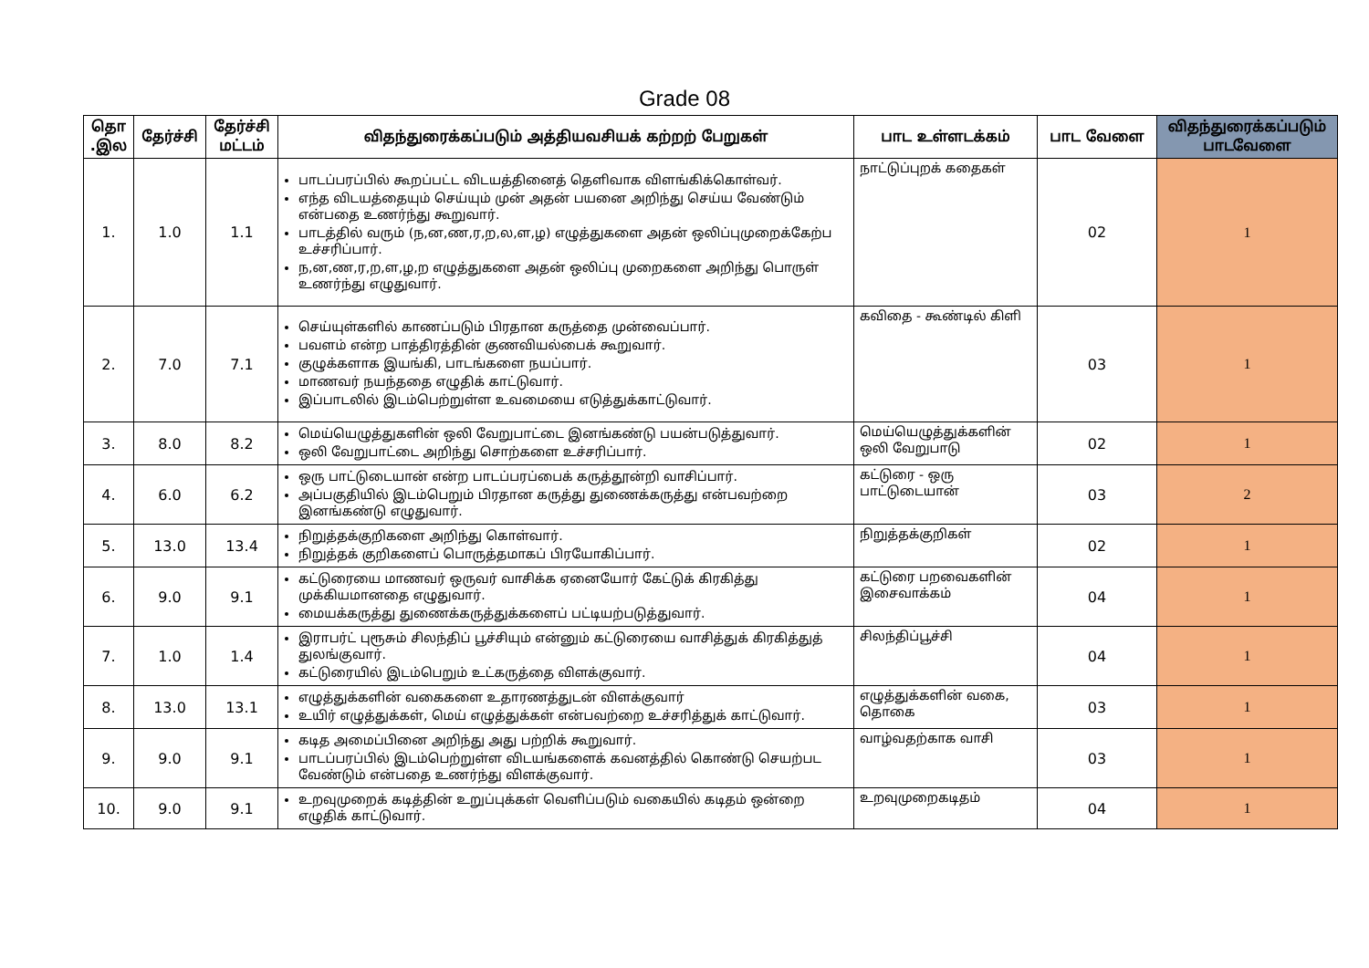Grade 08
| தொ .இல | தேர்ச்சி | தேர்ச்சி மட்டம் | விதந்துரைக்கப்படும் அத்தியவசியக் கற்றற் பேறுகள் | பாட உள்ளடக்கம் | பாட வேளை | விதந்துரைக்கப்படும் பாடவேளை |
| --- | --- | --- | --- | --- | --- | --- |
| 1. | 1.0 | 1.1 | பாடப்பரப்பில் கூறப்பட்ட விடயத்தினைத் தெளிவாக விளங்கிக்கொள்வர். எந்த விடயத்தையும் செய்யும் முன் அதன் பயனை அறிந்து செய்ய வேண்டும் என்பதை உணர்ந்து கூறுவார். பாடத்தில் வரும் (ந,ன,ண,ர,ற,ல,ள,ழ) எழுத்துகளை அதன் ஒலிப்புமுறைக்கேற்ப உச்சரிப்பார். ந,ன,ண,ர,ற,ள,ழ,ற எழுத்துகளை அதன் ஒலிப்பு முறைகளை அறிந்து பொருள் உணர்ந்து எழுதுவார். | நாட்டுப்புறக் கதைகள் | 02 | 1 |
| 2. | 7.0 | 7.1 | செய்யுள்களில் காணப்படும் பிரதான கருத்தை முன்வைப்பார். பவளம் என்ற பாத்திரத்தின் குணவியல்பைக் கூறுவார். குழுக்களாக இயங்கி, பாடங்களை நயப்பார். மாணவர் நயந்ததை எழுதிக் காட்டுவார். இப்பாடலில் இடம்பெற்றுள்ள உவமையை எடுத்துக்காட்டுவார். | கவிதை - கூண்டில் கிளி | 03 | 1 |
| 3. | 8.0 | 8.2 | மெய்யெழுத்துகளின் ஒலி வேறுபாட்டை இனங்கண்டு பயன்படுத்துவார். ஒலி வேறுபாட்டை அறிந்து சொற்களை உச்சரிப்பார். | மெய்யெழுத்துக்களின் ஒலி வேறுபாடு | 02 | 1 |
| 4. | 6.0 | 6.2 | ஒரு பாட்டுடையான் என்ற பாடப்பரப்பைக் கருத்தூன்றி வாசிப்பார். அப்பகுதியில் இடம்பெறும் பிரதான கருத்து துணைக்கருத்து என்பவற்றை இனங்கண்டு எழுதுவார். | கட்டுரை - ஒரு பாட்டுடையான் | 03 | 2 |
| 5. | 13.0 | 13.4 | நிறுத்தக்குறிகளை அறிந்து கொள்வார். நிறுத்தக் குறிகளைப் பொருத்தமாகப் பிரயோகிப்பார். | நிறுத்தக்குறிகள் | 02 | 1 |
| 6. | 9.0 | 9.1 | கட்டுரையை மாணவர் ஒருவர் வாசிக்க ஏனையோர் கேட்டுக் கிரகித்து முக்கியமானதை எழுதுவார். மையக்கருத்து துணைக்கருத்துக்களைப் பட்டியற்படுத்துவார். | கட்டுரை பறவைகளின் இசைவாக்கம் | 04 | 1 |
| 7. | 1.0 | 1.4 | இராபர்ட் புரூசும் சிலந்திப் பூச்சியும் என்னும் கட்டுரையை வாசித்துக் கிரகித்துத் துலங்குவார். கட்டுரையில் இடம்பெறும் உட்கருத்தை விளக்குவார். | சிலந்திப்பூச்சி | 04 | 1 |
| 8. | 13.0 | 13.1 | எழுத்துக்களின் வகைகளை உதாரணத்துடன் விளக்குவார் உயிர் எழுத்துக்கள், மெய் எழுத்துக்கள் என்பவற்றை உச்சரித்துக் காட்டுவார். | எழுத்துக்களின் வகை, தொகை | 03 | 1 |
| 9. | 9.0 | 9.1 | கடித அமைப்பினை அறிந்து அது பற்றிக் கூறுவார். பாடப்பரப்பில் இடம்பெற்றுள்ள விடயங்களைக் கவனத்தில் கொண்டு செயற்பட வேண்டும் என்பதை உணர்ந்து விளக்குவார். | வாழ்வதற்காக வாசி | 03 | 1 |
| 10. | 9.0 | 9.1 | உறவுமுறைக் கடித்தின் உறுப்புக்கள் வெளிப்படும் வகையில் கடிதம் ஒன்றை எழுதிக் காட்டுவார். | உறவுமுறைகடிதம் | 04 | 1 |